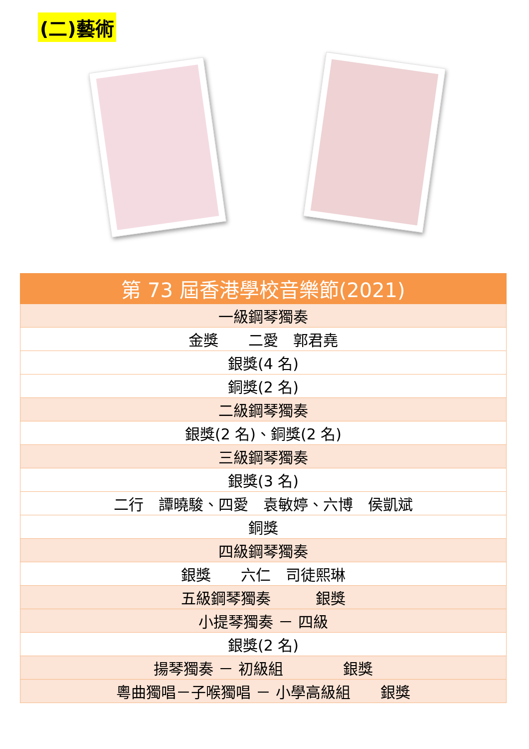(二)藝術
| 第 73 屆香港學校音樂節(2021) |
| --- |
| 一級鋼琴獨奏 |
| 金獎 二愛 郭君堯 |
| 銀獎(4 名) |
| 銅獎(2 名) |
| 二級鋼琴獨奏 |
| 銀獎(2 名)、銅獎(2 名) |
| 三級鋼琴獨奏 |
| 銀獎(3 名) |
| 二行 譚曉駿、四愛 袁敏婷、六博 侯凱斌 |
| 銅獎 |
| 四級鋼琴獨奏 |
| 銀獎 六仁 司徒熙琳 |
| 五級鋼琴獨奏 銀獎 |
| 小提琴獨奏 － 四級 |
| 銀獎(2 名) |
| 揚琴獨奏 － 初級組 銀獎 |
| 粵曲獨唱－子喉獨唱 － 小學高級組 銀獎 |